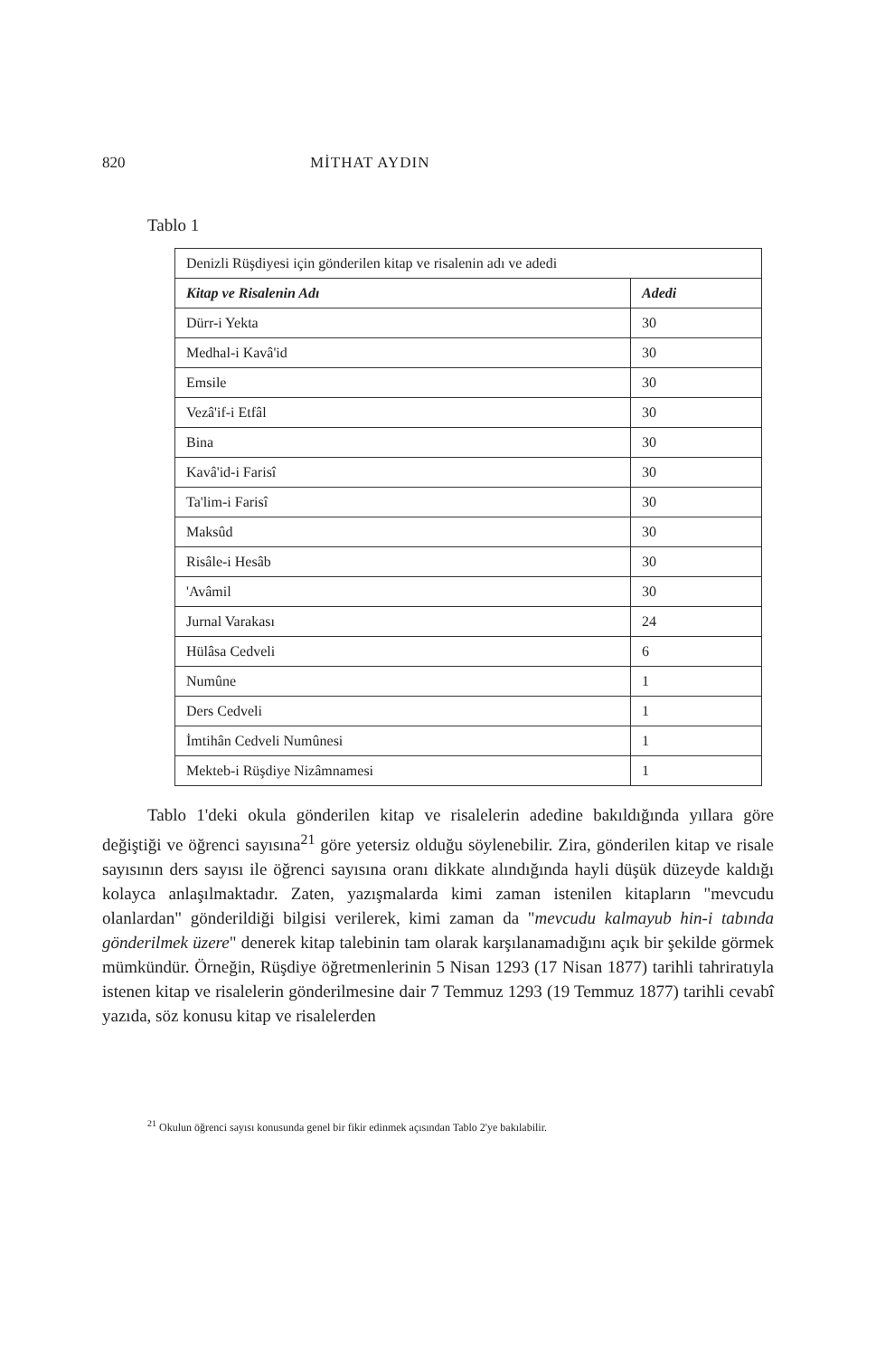820 MİTHAT AYDIN
Tablo 1
| Denizli Rüşdiyesi için gönderilen kitap ve risalenin adı ve adedi | |
| Kitap ve Risalenin Adı | Adedi |
| Dürr-i Yekta | 30 |
| Medhal-i Kavâ'id | 30 |
| Emsile | 30 |
| Vezâ'if-i Etfâl | 30 |
| Bina | 30 |
| Kavâ'id-i Farisî | 30 |
| Ta'lim-i Farisî | 30 |
| Maksûd | 30 |
| Risâle-i Hesâb | 30 |
| 'Avâmil | 30 |
| Jurnal Varakası | 24 |
| Hülâsa Cedveli | 6 |
| Numûne | 1 |
| Ders Cedveli | 1 |
| İmtihân Cedveli Numûnesi | 1 |
| Mekteb-i Rüşdiye Nizâmnamesi | 1 |
Tablo 1'deki okula gönderilen kitap ve risalelerin adedine bakıldığında yıllara göre değiştiği ve öğrenci sayısına<sup>21</sup> göre yetersiz olduğu söylenebilir. Zira, gönderilen kitap ve risale sayısının ders sayısı ile öğrenci sayısına oranı dikkate alındığında hayli düşük düzeyde kaldığı kolayca anlaşılmaktadır. Zaten, yazışmalarda kimi zaman istenilen kitapların "mevcudu olanlardan" gönderildiği bilgisi verilerek, kimi zaman da "mevcudu kalmayub hin-i tabında gönderilmek üzere" denerek kitap talebinin tam olarak karşılanamadığını açık bir şekilde görmek mümkündür. Örneğin, Rüşdiye öğretmenlerinin 5 Nisan 1293 (17 Nisan 1877) tarihli tahriratıyla istenen kitap ve risalelerin gönderilmesine dair 7 Temmuz 1293 (19 Temmuz 1877) tarihli cevabî yazıda, söz konusu kitap ve risalelerden
<sup>21</sup> Okulun öğrenci sayısı konusunda genel bir fikir edinmek açısından Tablo 2'ye bakılabilir.